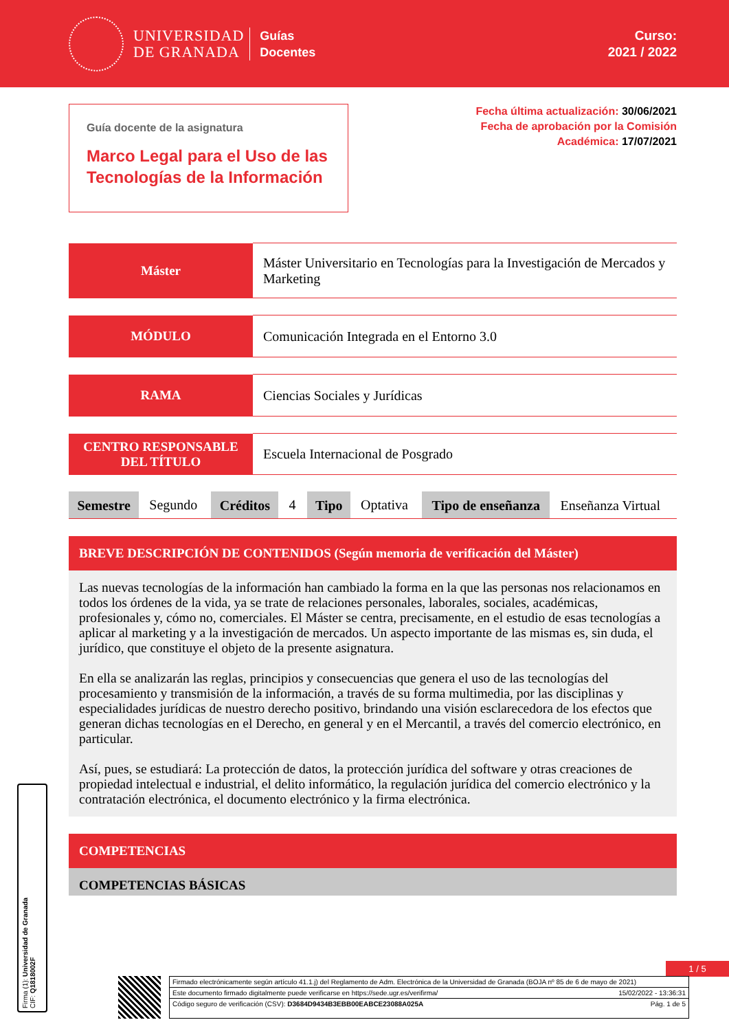UNIVERSIDAD
DE GRANADA
Guías
Docentes
Curso:
2021 / 2022
Guía docente de la asignatura
Marco Legal para el Uso de las Tecnologías de la Información
Fecha última actualización: 30/06/2021
Fecha de aprobación por la Comisión
Académica: 17/07/2021
| Máster | Máster Universitario en Tecnologías para la Investigación de Mercados y Marketing |
| MÓDULO | Comunicación Integrada en el Entorno 3.0 |
| RAMA | Ciencias Sociales y Jurídicas |
| CENTRO RESPONSABLE DEL TÍTULO | Escuela Internacional de Posgrado |
| Semestre | Segundo | Créditos | 4 | Tipo | Optativa | Tipo de enseñanza | Enseñanza Virtual |
BREVE DESCRIPCIÓN DE CONTENIDOS (Según memoria de verificación del Máster)
Las nuevas tecnologías de la información han cambiado la forma en la que las personas nos relacionamos en todos los órdenes de la vida, ya se trate de relaciones personales, laborales, sociales, académicas, profesionales y, cómo no, comerciales. El Máster se centra, precisamente, en el estudio de esas tecnologías a aplicar al marketing y a la investigación de mercados. Un aspecto importante de las mismas es, sin duda, el jurídico, que constituye el objeto de la presente asignatura.
En ella se analizarán las reglas, principios y consecuencias que genera el uso de las tecnologías del procesamiento y transmisión de la información, a través de su forma multimedia, por las disciplinas y especialidades jurídicas de nuestro derecho positivo, brindando una visión esclarecedora de los efectos que generan dichas tecnologías en el Derecho, en general y en el Mercantil, a través del comercio electrónico, en particular.
Así, pues, se estudiará: La protección de datos, la protección jurídica del software y otras creaciones de propiedad intelectual e industrial, el delito informático, la regulación jurídica del comercio electrónico y la contratación electrónica, el documento electrónico y la firma electrónica.
COMPETENCIAS
COMPETENCIAS BÁSICAS
Firma (1): Universidad de Granada
CIF: Q1818002F
1 / 5
Firmado electrónicamente según artículo 41.1.j) del Reglamento de Adm. Electrónica de la Universidad de Granada (BOJA nº 85 de 6 de mayo de 2021)
Este documento firmado digitalmente puede verificarse en https://sede.ugr.es/verifirma/ 15/02/2022 - 13:36:31
Código seguro de verificación (CSV): D3684D9434B3EBB00EABCE23088A025A Pág. 1 de 5